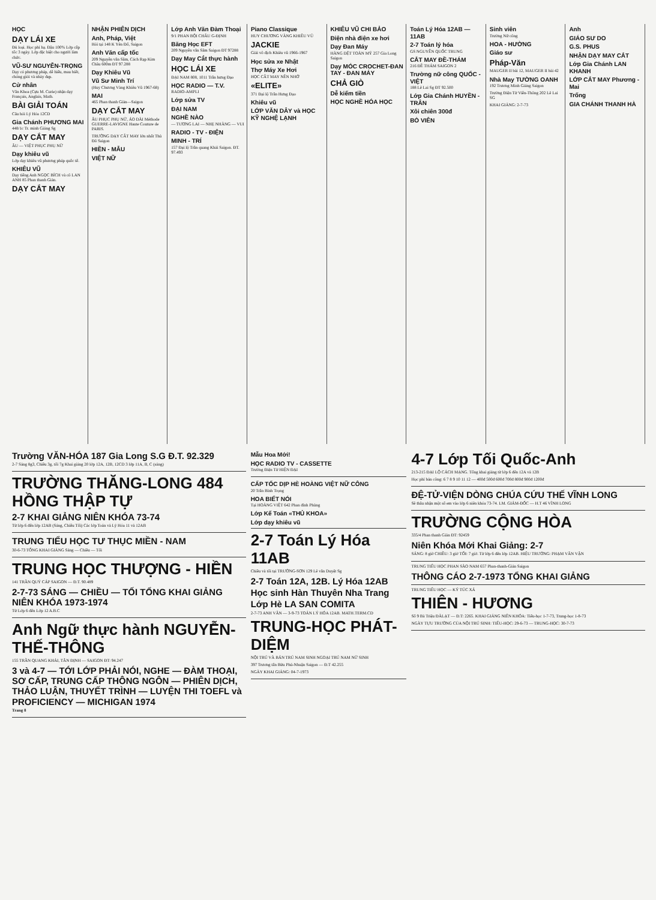HỌC
DẠY LÁI XE
Đủ loại. Học phí hạ. Đậu 100% Lớp cấp tốc 3 ngày. Lớp đặc biệt cho người làm chức.
VŨ-SƯ NGUYỄN-TRỌNG
Dạy có phương pháp, dễ hiểu, mau biết, chóng giỏi và nhảy đẹp.
Cử nhân
Văn Khoa (Cựu M. Curie) nhận dạy Français, Anglais, Math.
BÀI GIẢI TOÁN
Câu hỏi Lý Hóa 12CD
Gia Chánh PHƯƠNG MAI
448/1c Tr. minh Giảng Sg
DẠY CẮT MAY
ÂU — VIỆT PHỤC PHỤ NỮ
Dạy khiêu vũ
Lớp dạy khiêu vũ phương pháp quốc tế.
KHIÊU VŨ
Dạy tiếng Anh NGỌC BÍCH và cô LAN ANH 85 Phan thanh Giản.
DẠY CẮT MAY
NHẬN PHIÊN DỊCH
Anh, Pháp, Việt
Hỏi tại 148 K Yên Đổ, Saigon
Anh Văn cấp tốc
209 Nguyễn văn Sâm, Cách Rạp Kim Châu 600m ĐT 97.288
Dạy Khiêu Vũ
Vũ Sư Minh Trí
(Huy Chương Vàng Khiêu Vũ 1967-68)
MAI
465 Phan thanh Giản—Saigon
DẠY CẮT MAY
ÂU PHỤC PHỤ NỮ, ÁO DÀI Méthode GUERRE-LAVIGNE Haute Couture de PARIS.
TRƯỜNG DẠY CẮT MAY lớn nhất Thủ Đô Saigon
HIỀN - MẪU
VIỆT NỮ
Lớp Anh Văn Đàm Thoại
9/1 PHAN BỘI CHÂU G-ĐỊNH
Băng Học EFT
209 Nguyễn văn Sâm Saigon ĐT 97288
Dạy May Cắt thực hành
HỌC LÁI XE
ĐẠI NAM 808, 1011 Trần hưng Đạo
HỌC RADIO — T.V.
RADIO-AMPLI
Lớp sửa TV
ĐẠI NAM
NGHỀ NÀO
— TƯƠNG LAI — NHẸ NHÀNG — VUI
RADIO - TV - ĐIỆN
MINH - TRÍ
157 Đại lộ Trần quang Khải Saigon. ĐT. 97.493
Piano Classique
HUY CHƯƠNG VÀNG KHIÊU VŨ
JACKIE
Giải vô địch Khiêu vũ 1966-1967
Học sửa xe Nhật
Thợ Máy Xe Hơi
HỌC CẮT MAY NÊN NHỚ
«ELITE»
371 Đại lộ Trần Hưng Đạo
Khiêu vũ
LỚP VĂN DÂY và HỌC KỸ NGHỆ LẠNH
KHIÊU VŨ CHI BẢO
Điện nhà điện xe hơi
Dạy Đan Máy
HÀNG DỆT TOÀN MỸ 257 Gia Long Saigon
Dạy MÓC CROCHET-ĐAN TAY - ĐAN MÁY
CHẢ GIÒ
Dễ kiếm tiền
HỌC NGHỀ HÓA HỌC
Toán Lý Hóa 12AB — 11AB
2-7 Toán lý hóa
GS NGUYỄN QUỐC TRUNG
CẮT MAY ĐỀ-THÁM
216 ĐỀ THÁM SAIGON 2
Trường nữ công QUỐC - VIỆT
188 Lê Lai Sg ĐT 92.500
Lớp Gia Chánh HUYỀN - TRÂN
Xôi chiên 300đ
BÒ VIÊN
Sinh viên
Trường Nữ công
HOA - HƯỜNG
Giáo sư
Pháp-Văn
MAUGER II bài 12, MAUGER II bài 42
Nhà May TƯỜNG OANH
192 Trương Minh Giảng Saigon
Trường Điện Tử Viễn-Thông 202 Lê Lai SG
KHAI GIẢNG: 2-7-73
Anh
GIÁO SƯ DO
G.S. PHUS
NHẬN DẠY MAY CẮT
Lớp Gia Chánh LAN KHANH
LỚP CẮT MAY Phương - Mai
Trống
GIA CHÁNH THANH HÀ
Trường VĂN-HÓA 187 Gia Long S.G Đ.T. 92.329
2-7 Sáng 8g3, Chiều 3g, tối 7g Khai giảng 20 lớp 12A, 12B, 12CD 3 lớp 11A, B, C (sáng)
TRƯỜNG THĂNG-LONG 484 HỒNG THẬP TỰ
2-7 KHAI GIẢNG NIÊN KHÓA 73-74
Từ lớp 6 đến lớp 12AB (Sáng, Chiều Tối) Các lớp Toán và Lý Hóa 11 và 12AB
TRUNG TIỂU HỌC TƯ THỤC MIỀN - NAM
30-6-73 TỔNG KHAI GIẢNG Sáng — Chiều — Tối
TRUNG HỌC THƯỢNG - HIỀN
141 TRẦN QUÝ CÁP SAIGON — Đ.T. 90.489
2-7-73 SÁNG — CHIỀU — TỐI TỔNG KHAI GIẢNG NIÊN KHÓA 1973-1974
Từ Lớp 6 đến Lớp 12 A.B.C
Anh Ngữ thực hành NGUYỄN-THẾ-THÔNG
155 TRẦN QUANG KHẢI, TÂN ĐỊNH — SAIGON ĐT: 94.247
3 và 4-7 — TỚI LỚP PHẢI NÓI, NGHE — ĐÀM THOẠI, SƠ CẤP, TRUNG CẤP THÔNG NGÔN — PHIÊN DỊCH, THẢO LUẬN, THUYẾT TRÌNH — LUYỆN THI TOEFL và PROFICIENCY — MICHIGAN 1974
Trang 8
Mẫu Hoa Mới!
HỌC RADIO TV - CASSETTE
Trường Điện Tử HIỆN ĐẠI
CẤP TỐC DỊP HÈ HOÀNG VIỆT NỮ CÔNG
20 Trần Bình Trọng
HOA BIẾT NÓI
Tại HOÀNG VIỆT 642 Phan đình Phùng
Lớp Kế Toán «THỦ KHOA»
Lớp dạy khiêu vũ
2-7 Toán Lý Hóa 11AB
Chiều và tối tại TRƯỜNG-SƠN 129 Lê văn Duyệt Sg
2-7 Toán 12A, 12B. Lý Hóa 12AB
Học sinh Hàn Thuyên Nha Trang
Lớp Hè LA SAN COMITA
2-7-73 ANH VĂN — 3-9-73 TOÁN LÝ HÓA 12AB. MATH.TERM.CD
TRUNG-HỌC PHÁT-DIỆM
NỘI TRÚ VÀ BÁN TRÚ NAM SINH NGOẠI TRÚ NAM NỮ SINH
397 Trương tấn Bửu Phú-Nhuận Saigon — Đ.T 42.255
NGÀY KHAI GIẢNG: 04-7-1973
4-7 Lớp Tối Quốc-Anh
213-215 ĐẠI LỘ CÁCH MẠNG. Tổng khai giảng từ lớp 6 đến 12A và 12B
Học phí bán công: 6 7 8 9 10 11 12 — 400đ 500đ 600đ 700đ 800đ 900đ 1200đ
ĐỆ-TỬ-VIỆN DÒNG CHÚA CỨU THẾ VĨNH LONG
Sẽ thâu nhận một số em vào lớp 6 niên khóa 73-74. LM. GIÁM-ĐỐC — H.T 46 VĨNH LONG
TRƯỜNG CỘNG HÒA
335/4 Phan thanh Giản ĐT: 92459
Niên Khóa Mới Khai Giảng: 2-7
SÁNG: 8 giờ CHIỀU: 3 giờ TỐI: 7 giờ. Từ lớp 6 đến lớp 12AB. HIỆU TRƯỞNG: PHẠM VĂN VẬN
TRUNG TIỂU HỌC PHAN SÀO NAM 657 Phan-thanh-Giản Saigon
THÔNG CÁO 2-7-1973 TỔNG KHAI GIẢNG
TRUNG TIỂU HỌC — KÝ TÚC XÁ
THIÊN - HƯƠNG
Số 9 Bà Triệu ĐÀLẠT — Đ.T: 2265. KHAI GIẢNG NIÊN KHÓA: Tiểu-học 1-7-73, Trung-học 1-8-73
NGÀY TỰU TRƯỜNG CỦA NỘI TRÚ SINH: TIỂU-HỌC: 29-6-73 — TRUNG-HỌC: 30-7-73